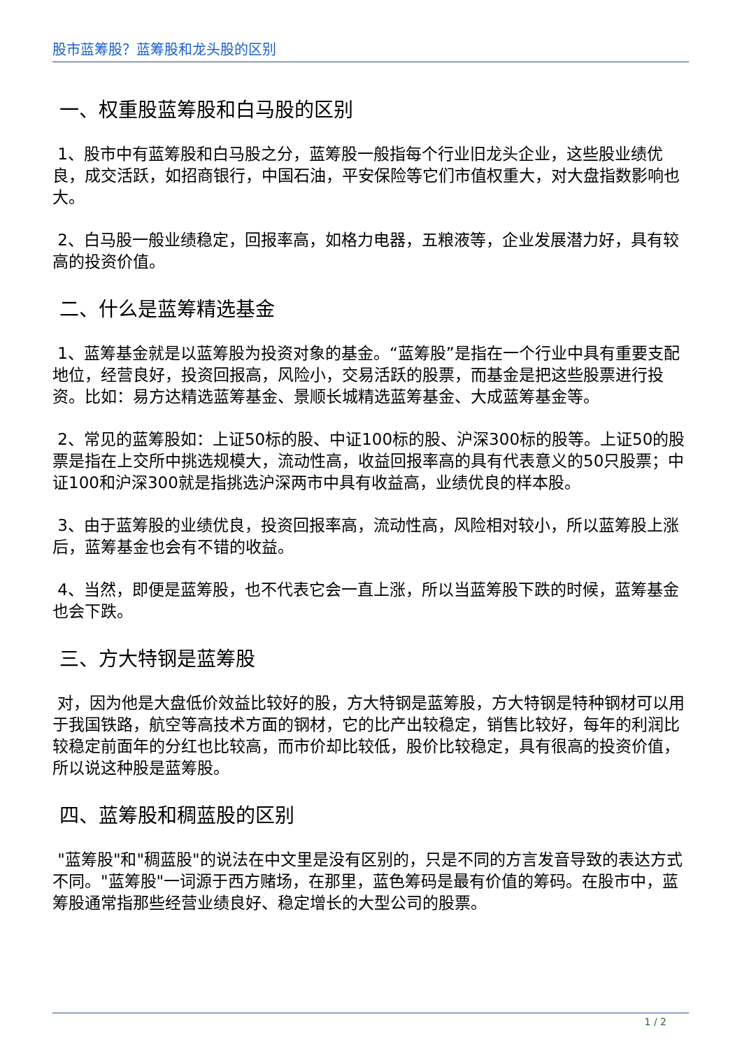股市蓝筹股？蓝筹股和龙头股的区别
一、权重股蓝筹股和白马股的区别
1、股市中有蓝筹股和白马股之分，蓝筹股一般指每个行业旧龙头企业，这些股业绩优良，成交活跃，如招商银行，中国石油，平安保险等它们市值权重大，对大盘指数影响也大。
2、白马股一般业绩稳定，回报率高，如格力电器，五粮液等，企业发展潜力好，具有较高的投资价值。
二、什么是蓝筹精选基金
1、蓝筹基金就是以蓝筹股为投资对象的基金。“蓝筹股”是指在一个行业中具有重要支配地位，经营良好，投资回报高，风险小，交易活跃的股票，而基金是把这些股票进行投资。比如：易方达精选蓝筹基金、景顺长城精选蓝筹基金、大成蓝筹基金等。
2、常见的蓝筹股如：上证50标的股、中证100标的股、沪深300标的股等。上证50的股票是指在上交所中挑选规模大，流动性高，收益回报率高的具有代表意义的50只股票；中证100和沪深300就是指挑选沪深两市中具有收益高，业绩优良的样本股。
3、由于蓝筹股的业绩优良，投资回报率高，流动性高，风险相对较小，所以蓝筹股上涨后，蓝筹基金也会有不错的收益。
4、当然，即便是蓝筹股，也不代表它会一直上涨，所以当蓝筹股下跌的时候，蓝筹基金也会下跌。
三、方大特钢是蓝筹股
对，因为他是大盘低价效益比较好的股，方大特钢是蓝筹股，方大特钢是特种钢材可以用于我国铁路，航空等高技术方面的钢材，它的比产出较稳定，销售比较好，每年的利润比较稳定前面年的分红也比较高，而市价却比较低，股价比较稳定，具有很高的投资价值，所以说这种股是蓝筹股。
四、蓝筹股和稠蓝股的区别
"蓝筹股"和"稠蓝股"的说法在中文里是没有区别的，只是不同的方言发音导致的表达方式不同。"蓝筹股"一词源于西方赌场，在那里，蓝色筹码是最有价值的筹码。在股市中，蓝筹股通常指那些经营业绩良好、稳定增长的大型公司的股票。
1 / 2